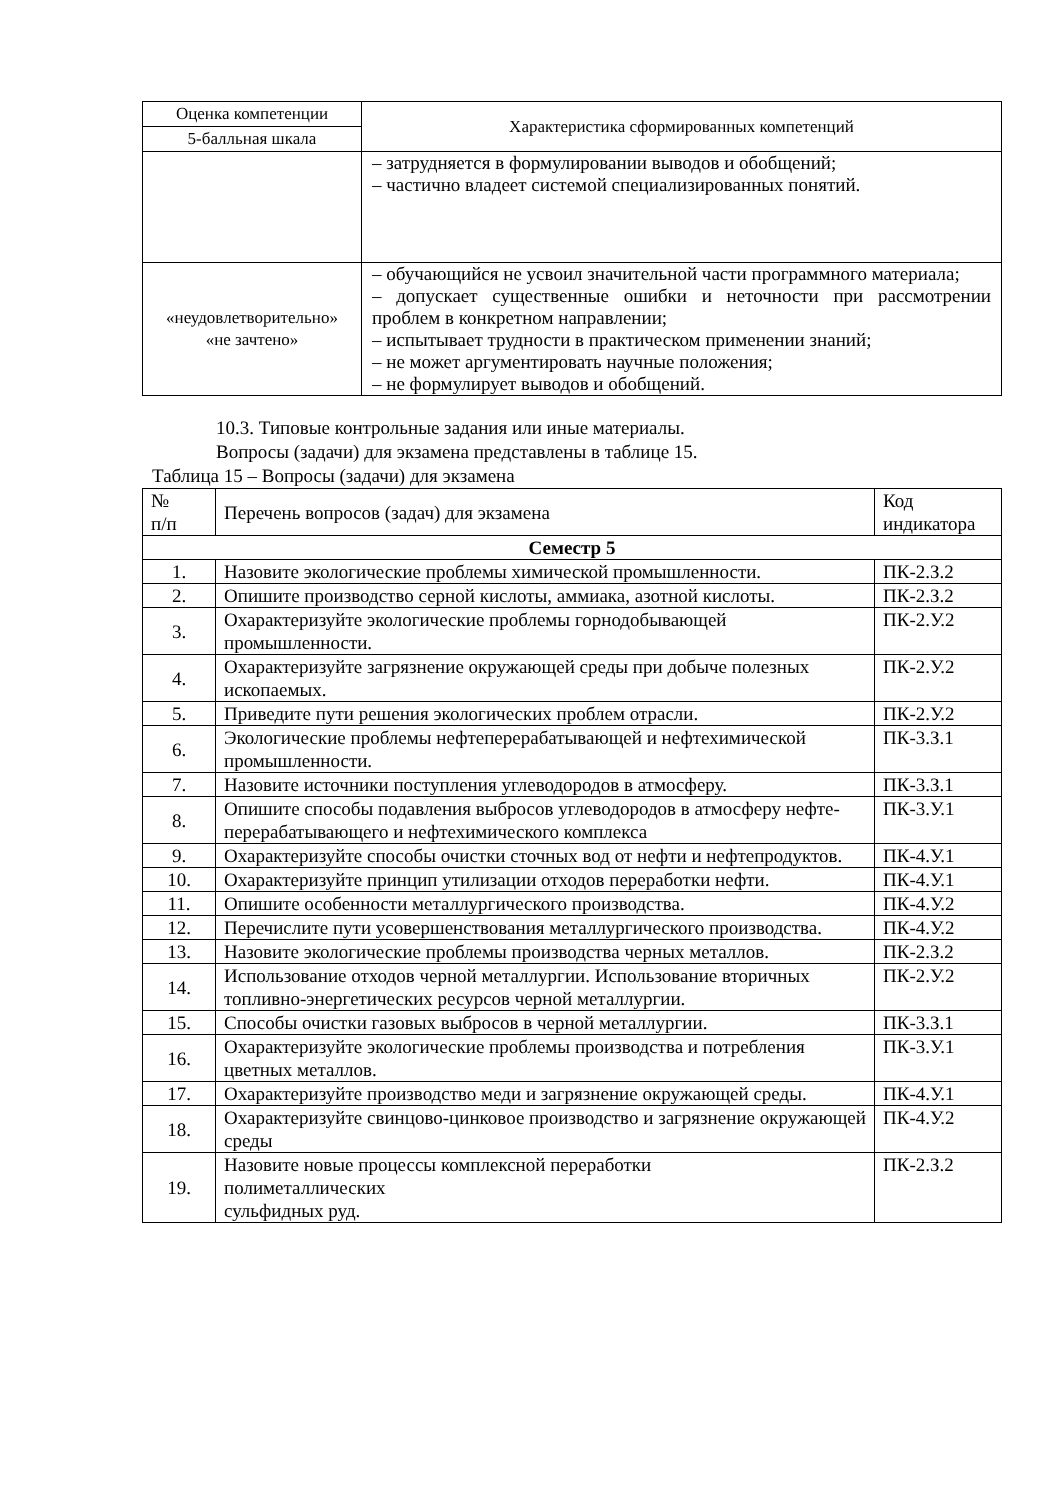| Оценка компетенции | Характеристика сформированных компетенций |
| --- | --- |
| 5-балльная шкала | |
| | – затрудняется в формулировании выводов и обобщений; – частично владеет системой специализированных понятий. |
| «неудовлетворительно» «не зачтено» | – обучающийся не усвоил значительной части программного материала; – допускает существенные ошибки и неточности при рассмотрении проблем в конкретном направлении; – испытывает трудности в практическом применении знаний; – не может аргументировать научные положения; – не формулирует выводов и обобщений. |
10.3. Типовые контрольные задания или иные материалы.
Вопросы (задачи) для экзамена представлены в таблице 15.
Таблица 15 – Вопросы (задачи) для экзамена
| № п/п | Перечень вопросов (задач) для экзамена | Код индикатора |
| Семестр 5 | | |
| 1. | Назовите экологические проблемы химической промышленности. | ПК-2.З.2 |
| 2. | Опишите производство серной кислоты, аммиака, азотной кислоты. | ПК-2.З.2 |
| 3. | Охарактеризуйте экологические проблемы горнодобывающей промышленности. | ПК-2.У.2 |
| 4. | Охарактеризуйте загрязнение окружающей среды при добыче полезных ископаемых. | ПК-2.У.2 |
| 5. | Приведите пути решения экологических проблем отрасли. | ПК-2.У.2 |
| 6. | Экологические проблемы нефтеперерабатывающей и нефтехимической промышленности. | ПК-3.З.1 |
| 7. | Назовите источники поступления углеводородов в атмосферу. | ПК-3.З.1 |
| 8. | Опишите способы подавления выбросов углеводородов в атмосферу нефте-перерабатывающего и нефтехимического комплекса | ПК-3.У.1 |
| 9. | Охарактеризуйте способы очистки сточных вод от нефти и нефтепродуктов. | ПК-4.У.1 |
| 10. | Охарактеризуйте принцип утилизации отходов переработки нефти. | ПК-4.У.1 |
| 11. | Опишите особенности металлургического производства. | ПК-4.У.2 |
| 12. | Перечислите пути усовершенствования металлургического производства. | ПК-4.У.2 |
| 13. | Назовите экологические проблемы производства черных металлов. | ПК-2.З.2 |
| 14. | Использование отходов черной металлургии. Использование вторичных топливно-энергетических ресурсов черной металлургии. | ПК-2.У.2 |
| 15. | Способы очистки газовых выбросов в черной металлургии. | ПК-3.З.1 |
| 16. | Охарактеризуйте экологические проблемы производства и потребления цветных металлов. | ПК-3.У.1 |
| 17. | Охарактеризуйте производство меди и загрязнение окружающей среды. | ПК-4.У.1 |
| 18. | Охарактеризуйте свинцово-цинковое производство и загрязнение окружающей среды | ПК-4.У.2 |
| 19. | Назовите новые процессы комплексной переработки полиметаллических сульфидных руд. | ПК-2.З.2 |